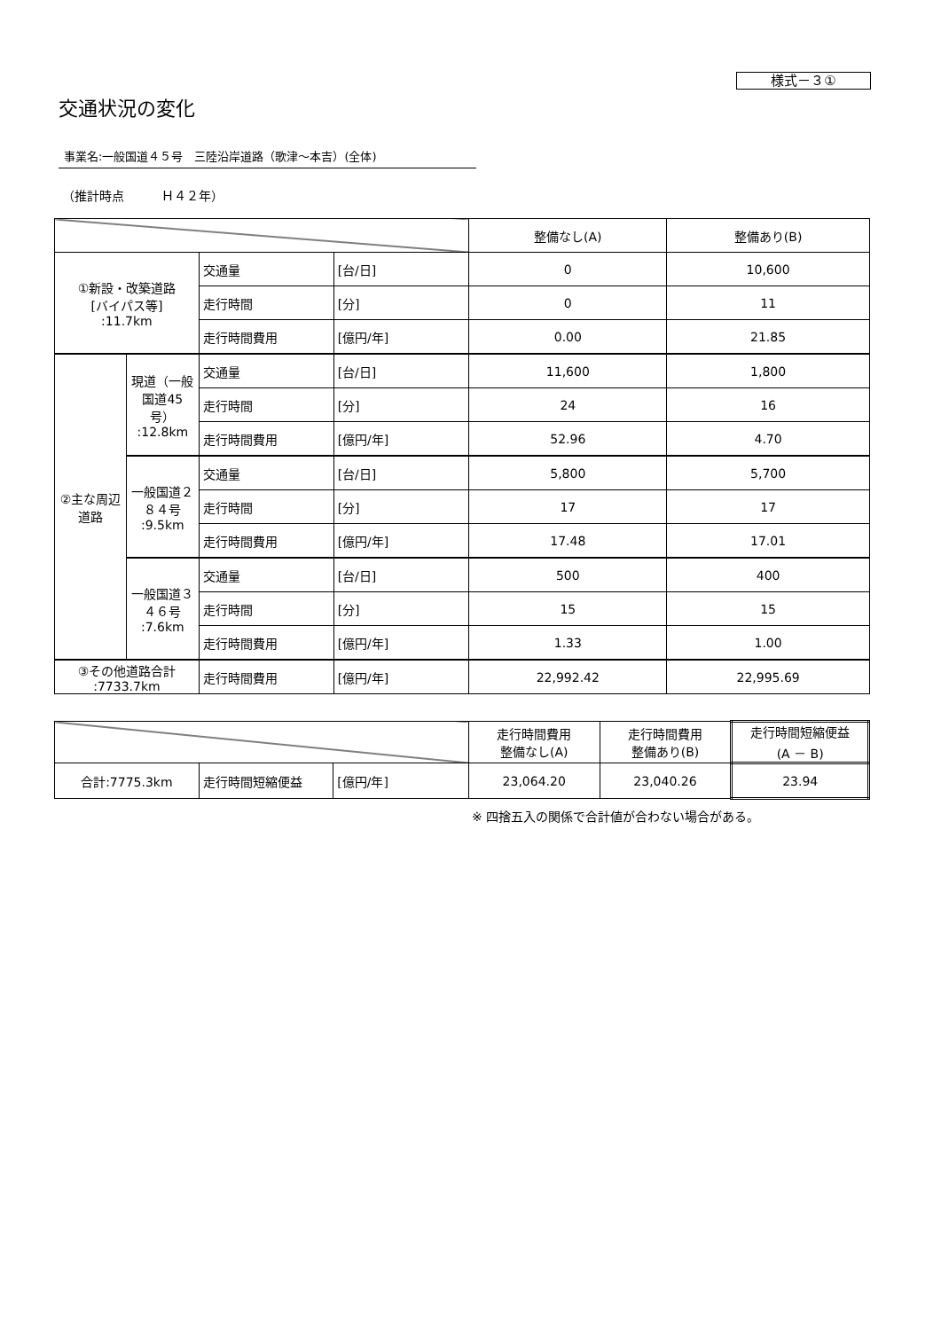様式－３①
交通状況の変化
事業名:一般国道４５号　三陸沿岸道路（歌津～本吉）(全体)
（推計時点　　　Ｈ４２年）
| | | | | 整備なし(A) | 整備あり(B) |
| ①新設・改築道路 [バイパス等] :11.7km | | 交通量 | [台/日] | 0 | 10,600 |
| | | 走行時間 | [分] | 0 | 11 |
| | | 走行時間費用 | [億円/年] | 0.00 | 21.85 |
| ②主な周辺道路 | 現道（一般国道45号） :12.8km | 交通量 | [台/日] | 11,600 | 1,800 |
| | | 走行時間 | [分] | 24 | 16 |
| | | 走行時間費用 | [億円/年] | 52.96 | 4.70 |
| | 一般国道２８４号 :9.5km | 交通量 | [台/日] | 5,800 | 5,700 |
| | | 走行時間 | [分] | 17 | 17 |
| | | 走行時間費用 | [億円/年] | 17.48 | 17.01 |
| | 一般国道３４６号 :7.6km | 交通量 | [台/日] | 500 | 400 |
| | | 走行時間 | [分] | 15 | 15 |
| | | 走行時間費用 | [億円/年] | 1.33 | 1.00 |
| ③その他道路合計 :7733.7km | | 走行時間費用 | [億円/年] | 22,992.42 | 22,995.69 |
| | | | 走行時間費用 整備なし(A) | 走行時間費用 整備あり(B) | 走行時間短縮便益 (A － B) |
| 合計:7775.3km | 走行時間短縮便益 | [億円/年] | 23,064.20 | 23,040.26 | 23.94 |
※ 四捨五入の関係で合計値が合わない場合がある。